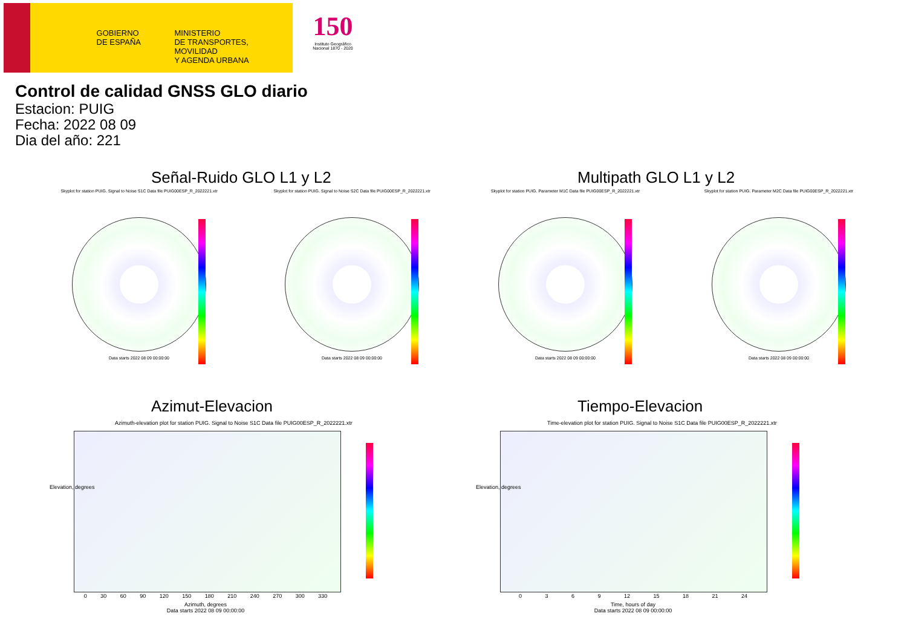GOBIERNO
DE ESPAÑA
MINISTERIO
DE TRANSPORTES, MOVILIDAD
Y AGENDA URBANA
150
Instituto Geográfico Nacional 1870 - 2020
Control de calidad GNSS GLO diario
Estacion: PUIG
Fecha: 2022 08 09
Dia del año: 221
Señal-Ruido GLO L1 y L2 Multipath GLO L1 y L2
Skyplot for station PUIG. Signal to Noise S1C Data file PUIG00ESP_R_2022221.xtr
Data starts 2022 08 09 00:00:00
Skyplot for station PUIG. Signal to Noise S2C Data file PUIG00ESP_R_2022221.xtr
Data starts 2022 08 09 00:00:00
Skyplot for station PUIG. Parameter M1C Data file PUIG00ESP_R_2022221.xtr
Data starts 2022 08 09 00:00:00
Skyplot for station PUIG. Parameter M2C Data file PUIG00ESP_R_2022221.xtr
Data starts 2022 08 09 00:00:00
Azimut-Elevacion Tiempo-Elevacion
Azimuth-elevation plot for station PUIG. Signal to Noise S1C Data file PUIG00ESP_R_2022221.xtr
0 30 60 90 120 150 180 210 240 270 300 330
Azimuth, degrees
Data starts 2022 08 09 00:00:00
Elevation, degrees
Time-elevation plot for station PUIG. Signal to Noise S1C Data file PUIG00ESP_R_2022221.xtr
0 3 6 9 12 15 18 21 24
Time, hours of day
Data starts 2022 08 09 00:00:00
Elevation, degrees